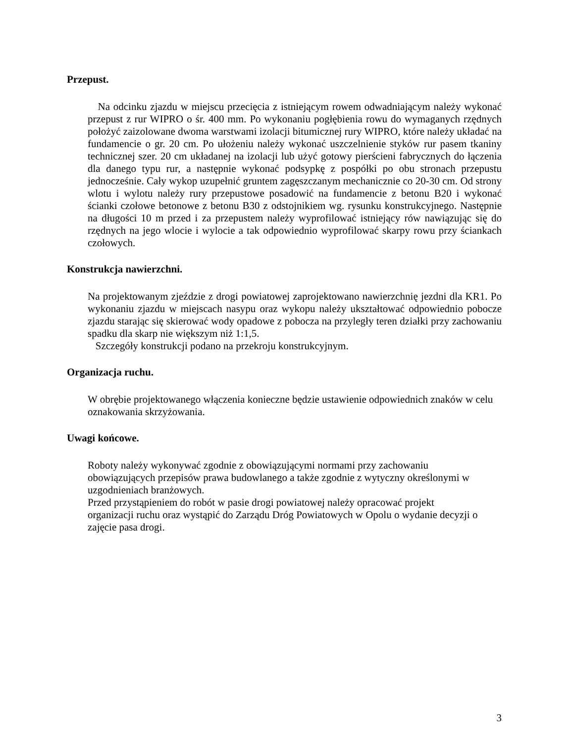Przepust.
Na odcinku zjazdu w miejscu przecięcia z istniejącym rowem odwadniającym należy wykonać przepust z rur WIPRO o śr. 400 mm. Po wykonaniu pogłębienia rowu do wymaganych rzędnych położyć zaizolowane dwoma warstwami izolacji bitumicznej rury WIPRO, które należy układać na fundamencie o gr. 20 cm. Po ułożeniu należy wykonać uszczelnienie styków rur pasem tkaniny technicznej szer. 20 cm układanej na izolacji lub użyć gotowy pierścieni fabrycznych do łączenia dla danego typu rur, a następnie wykonać podsypkę z pospółki po obu stronach przepustu jednocześnie. Cały wykop uzupełnić gruntem zagęszczanym mechanicznie co 20-30 cm. Od strony wlotu i wylotu należy rury przepustowe posadowić na fundamencie z betonu B20 i wykonać ścianki czołowe betonowe z betonu B30 z odstojnikiem wg. rysunku konstrukcyjnego. Następnie na długości 10 m przed i za przepustem należy wyprofilować istniejący rów nawiązując się do rzędnych na jego wlocie i wylocie a tak odpowiednio wyprofilować skarpy rowu przy ściankach czołowych.
Konstrukcja nawierzchni.
Na projektowanym zjeździe z drogi powiatowej zaprojektowano nawierzchnię jezdni dla KR1. Po wykonaniu zjazdu w miejscach nasypu oraz wykopu należy ukształtować odpowiednio pobocze zjazdu starając się skierować wody opadowe z pobocza na przyległy teren działki przy zachowaniu spadku dla skarp nie większym niż 1:1,5.
Szczegóły konstrukcji podano na przekroju konstrukcyjnym.
Organizacja ruchu.
W obrębie projektowanego włączenia konieczne będzie ustawienie odpowiednich znaków w celu oznakowania skrzyżowania.
Uwagi końcowe.
Roboty należy wykonywać zgodnie z obowiązującymi normami przy zachowaniu
obowiązujących przepisów prawa budowlanego a także zgodnie z wytyczny określonymi w uzgodnieniach branżowych.
Przed przystąpieniem do robót w pasie drogi powiatowej należy opracować projekt
organizacji ruchu oraz wystąpić do Zarządu Dróg Powiatowych w Opolu o wydanie decyzji o zajęcie pasa drogi.
3